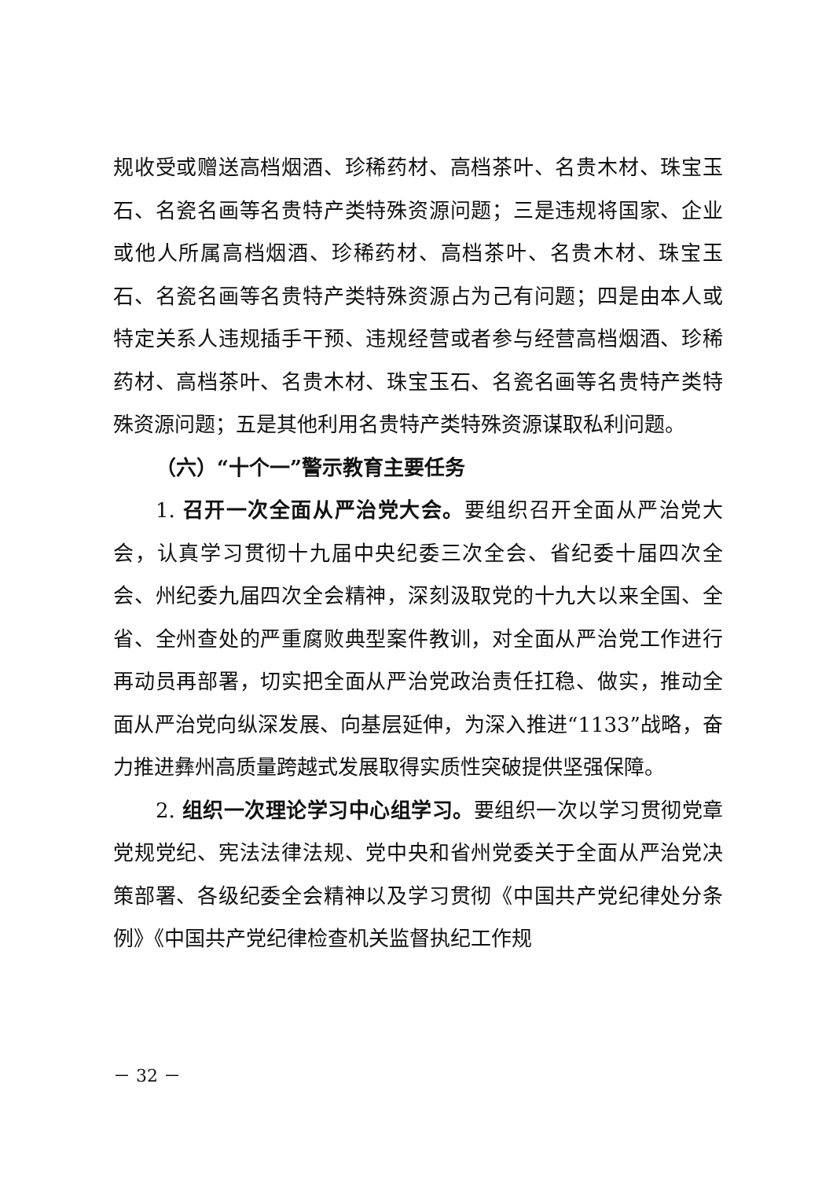规收受或赠送高档烟酒、珍稀药材、高档茶叶、名贵木材、珠宝玉石、名瓷名画等名贵特产类特殊资源问题；三是违规将国家、企业或他人所属高档烟酒、珍稀药材、高档茶叶、名贵木材、珠宝玉石、名瓷名画等名贵特产类特殊资源占为己有问题；四是由本人或特定关系人违规插手干预、违规经营或者参与经营高档烟酒、珍稀药材、高档茶叶、名贵木材、珠宝玉石、名瓷名画等名贵特产类特殊资源问题；五是其他利用名贵特产类特殊资源谋取私利问题。
（六）“十个一”警示教育主要任务
1. 召开一次全面从严治党大会。要组织召开全面从严治党大会，认真学习贯彻十九届中央纪委三次全会、省纪委十届四次全会、州纪委九届四次全会精神，深刻汲取党的十九大以来全国、全省、全州查处的严重腐败典型案件教训，对全面从严治党工作进行再动员再部署，切实把全面从严治党政治责任扛稳、做实，推动全面从严治党向纵深发展、向基层延伸，为深入推进“1133”战略，奋力推进彝州高质量跨越式发展取得实质性突破提供坚强保障。
2. 组织一次理论学习中心组学习。要组织一次以学习贯彻党章党规党纪、宪法法律法规、党中央和省州党委关于全面从严治党决策部署、各级纪委全会精神以及学习贯彻《中国共产党纪律处分条例》《中国共产党纪律检查机关监督执纪工作规
－ 32 －